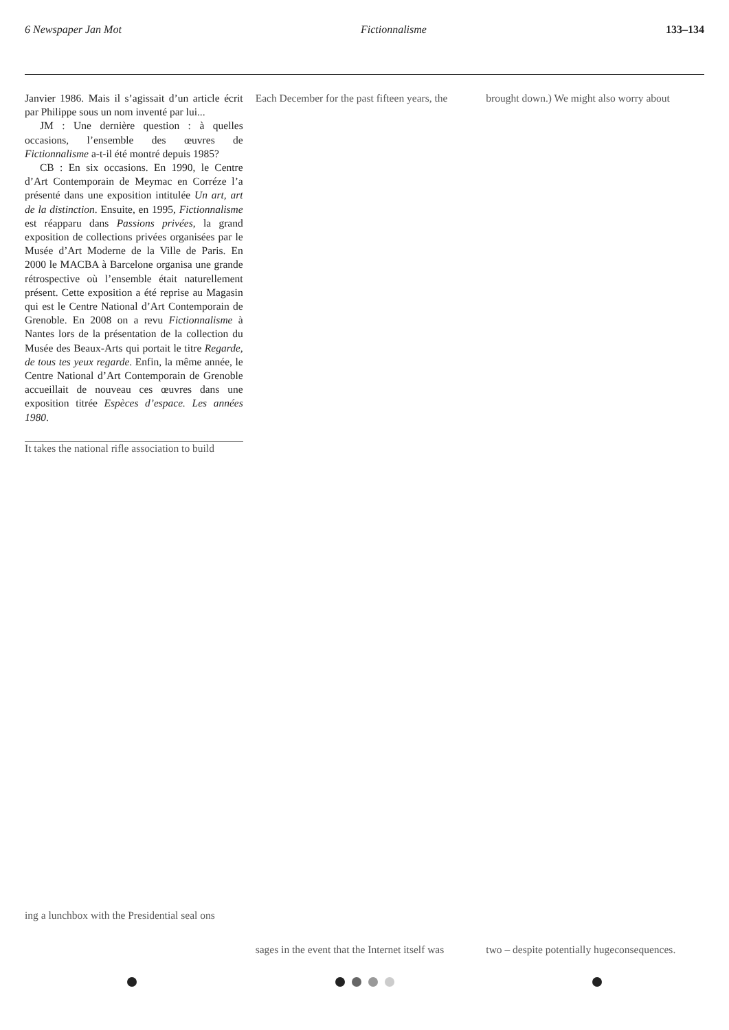6 Newspaper Jan Mot Fictionnalisme 133–134
Janvier 1986. Mais il s’agissait d’un article écrit par Philippe sous un nom inventé par lui...
JM : Une dernière question : à quelles occasions, l’ensemble des œuvres de Fictionnalisme a-t-il été montré depuis 1985?
CB : En six occasions. En 1990, le Centre d’Art Contemporain de Meymac en Corréze l’a présenté dans une exposition intitulée Un art, art de la distinction. Ensuite, en 1995, Fictionnalisme est réapparu dans Passions privées, la grand exposition de collections privées organisées par le Musée d’Art Moderne de la Ville de Paris. En 2000 le MACBA à Barcelone organisa une grande rétrospective où l’ensemble était naturellement présent. Cette exposition a été reprise au Magasin qui est le Centre National d’Art Contemporain de Grenoble. En 2008 on a revu Fictionnalisme à Nantes lors de la présentation de la collection du Musée des Beaux-Arts qui portait le titre Regarde, de tous tes yeux regarde. Enfin, la même année, le Centre National d’Art Contemporain de Grenoble accueillait de nouveau ces œuvres dans une exposition titrée Espèces d’espace. Les années 1980.
It takes the national rifle association to build
ing a lunchbox with the Presidential seal ons
Each December for the past fifteen years, the
sages in the event that the Internet itself was
brought down.) We might also worry about
two – despite potentially hugeconsequences.